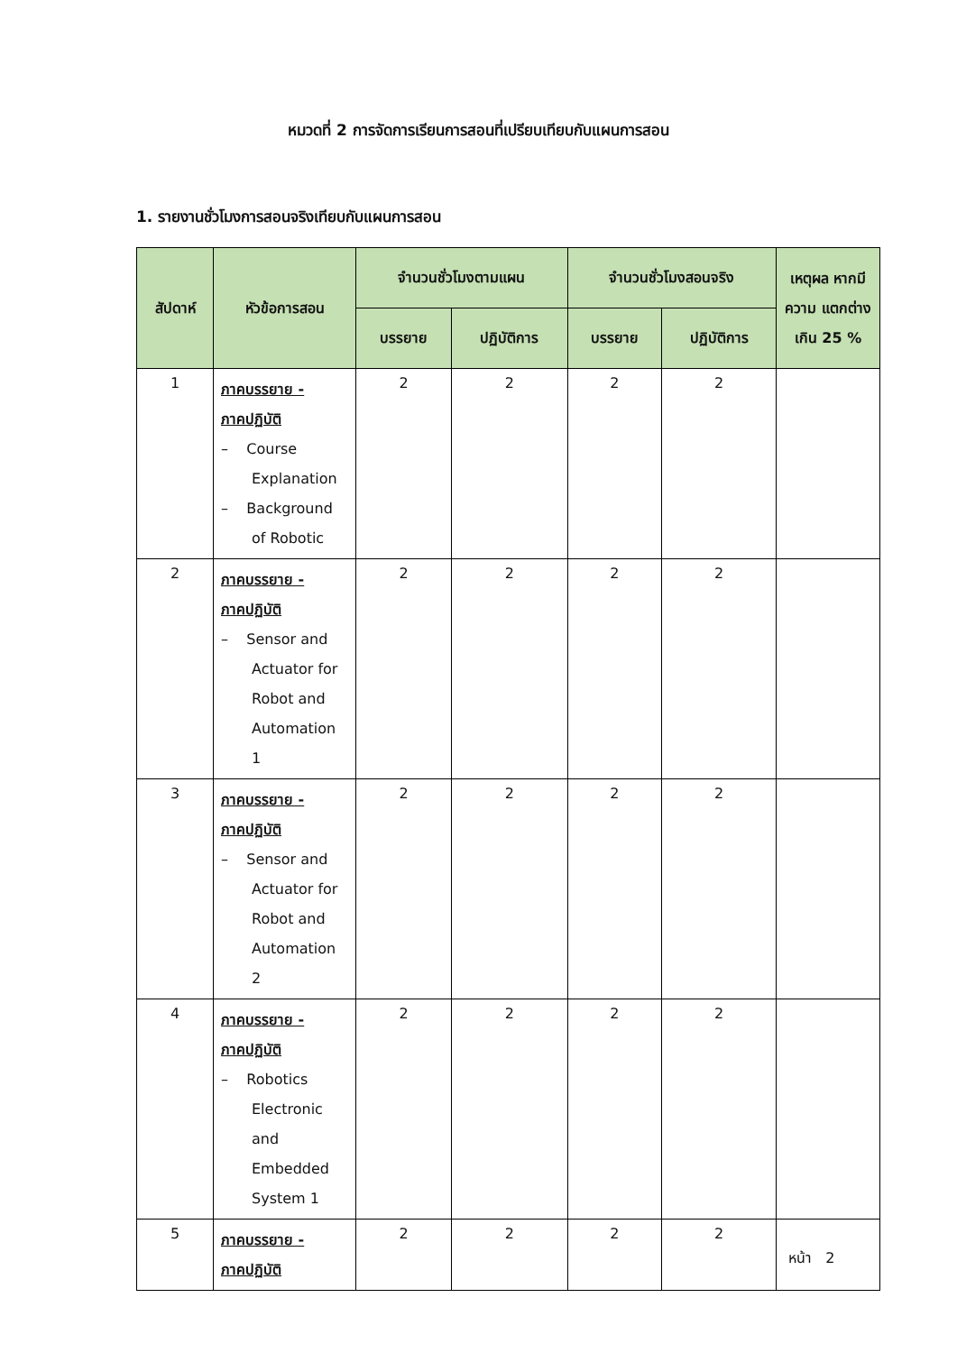หมวดที่ 2 การจัดการเรียนการสอนที่เปรียบเทียบกับแผนการสอน
1. รายงานชั่วโมงการสอนจริงเทียบกับแผนการสอน
| สัปดาห์ | หัวข้อการสอน | จำนวนชั่วโมงตามแผน | | จำนวนชั่วโมงสอนจริง | | เหตุผล หากมีความ แตกต่างเกิน 25 % |
| --- | --- | --- | --- | --- | --- | --- |
| | | บรรยาย | ปฏิบัติการ | บรรยาย | ปฏิบัติการ | |
| 1 | ภาคบรรยาย - ภาคปฏิบัติ – Course Explanation – Background of Robotic | 2 | 2 | 2 | 2 | |
| 2 | ภาคบรรยาย - ภาคปฏิบัติ – Sensor and Actuator for Robot and Automation 1 | 2 | 2 | 2 | 2 | |
| 3 | ภาคบรรยาย - ภาคปฏิบัติ – Sensor and Actuator for Robot and Automation 2 | 2 | 2 | 2 | 2 | |
| 4 | ภาคบรรยาย - ภาคปฏิบัติ – Robotics Electronic and Embedded System 1 | 2 | 2 | 2 | 2 | |
| 5 | ภาคบรรยาย - ภาคปฏิบัติ | 2 | 2 | 2 | 2 | |
หน้า 2